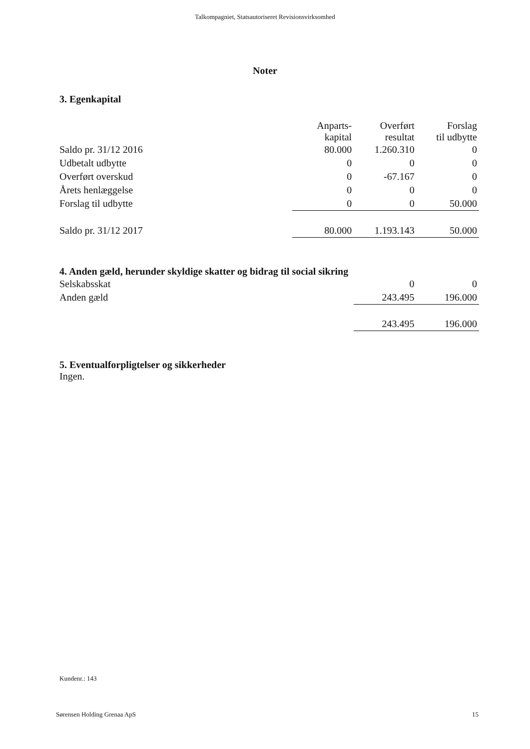Talkompagniet, Statsautoriseret Revisionsvirksomhed
Noter
3. Egenkapital
| | Anparts- kapital | Overført resultat | Forslag til udbytte |
| --- | --- | --- | --- |
| Saldo pr. 31/12 2016 | 80.000 | 1.260.310 | 0 |
| Udbetalt udbytte | 0 | 0 | 0 |
| Overført overskud | 0 | -67.167 | 0 |
| Årets henlæggelse | 0 | 0 | 0 |
| Forslag til udbytte | 0 | 0 | 50.000 |
| Saldo pr. 31/12 2017 | 80.000 | 1.193.143 | 50.000 |
4. Anden gæld, herunder skyldige skatter og bidrag til social sikring
| Selskabsskat | 0 | 0 |
| Anden gæld | 243.495 | 196.000 |
| | 243.495 | 196.000 |
5. Eventualforpligtelser og sikkerheder
Ingen.
Kundenr.: 143
Sørensen Holding Grenaa ApS 15